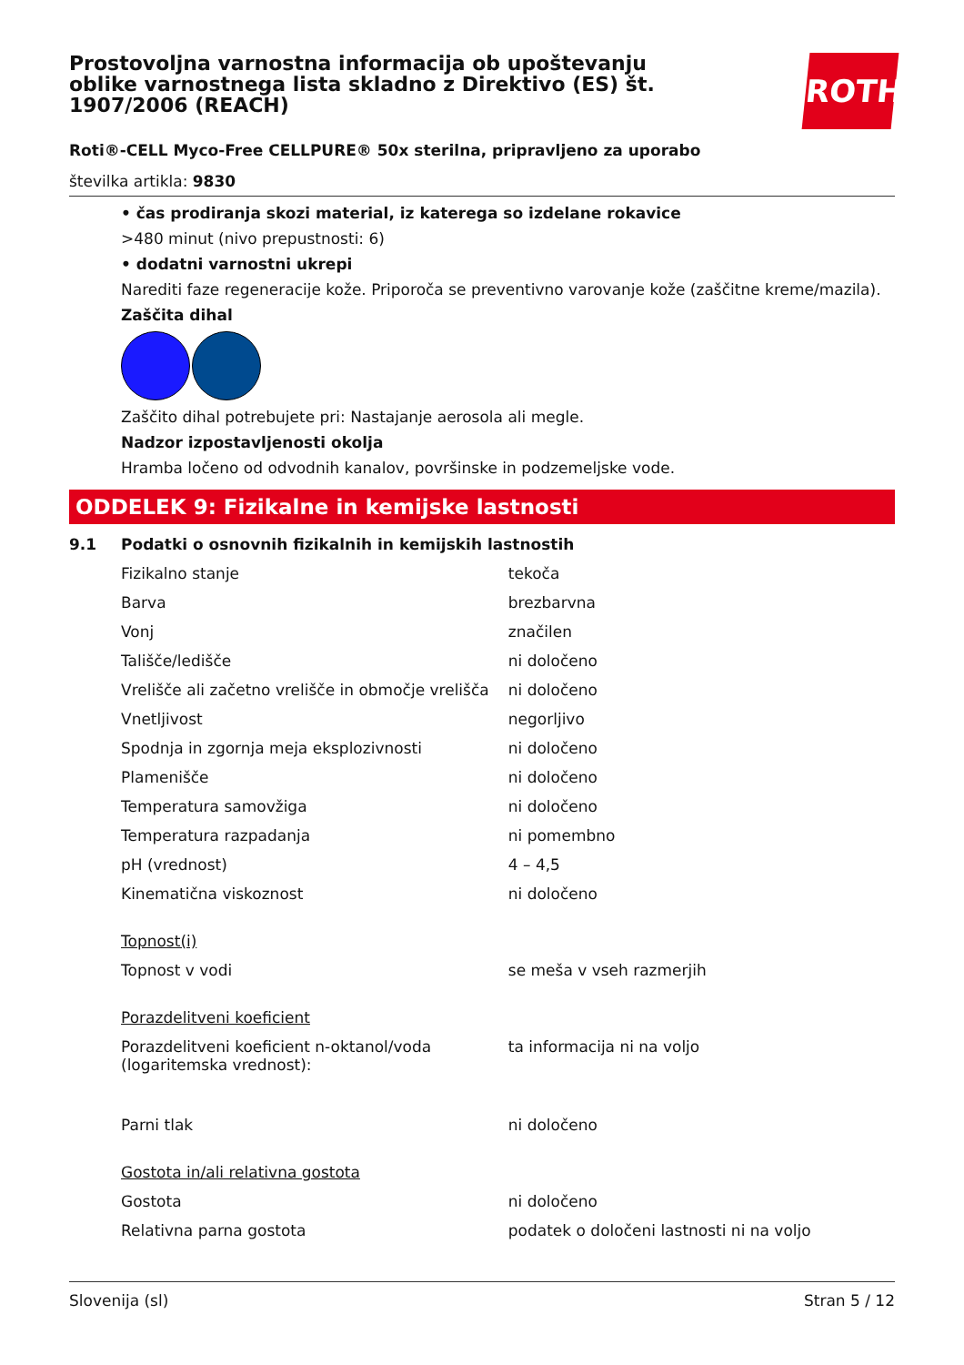ROTH
Prostovoljna varnostna informacija ob upoštevanju oblike varnostnega lista skladno z Direktivo (ES) št. 1907/2006 (REACH)
Roti®-CELL Myco-Free CELLPURE® 50x sterilna, pripravljeno za uporabo
številka artikla: 9830
• čas prodiranja skozi material, iz katerega so izdelane rokavice
>480 minut (nivo prepustnosti: 6)
• dodatni varnostni ukrepi
Narediti faze regeneracije kože. Priporoča se preventivno varovanje kože (zaščitne kreme/mazila).
Zaščita dihal
Zaščito dihal potrebujete pri: Nastajanje aerosola ali megle.
Nadzor izpostavljenosti okolja
Hramba ločeno od odvodnih kanalov, površinske in podzemeljske vode.
ODDELEK 9: Fizikalne in kemijske lastnosti
9.1 Podatki o osnovnih fizikalnih in kemijskih lastnostih
| Fizikalno stanje | tekoča |
| Barva | brezbarvna |
| Vonj | značilen |
| Tališče/ledišče | ni določeno |
| Vrelišče ali začetno vrelišče in območje vrelišča | ni določeno |
| Vnetljivost | negorljivo |
| Spodnja in zgornja meja eksplozivnosti | ni določeno |
| Plamenišče | ni določeno |
| Temperatura samovžiga | ni določeno |
| Temperatura razpadanja | ni pomembno |
| pH (vrednost) | 4 – 4,5 |
| Kinematična viskoznost | ni določeno |
| Topnost(i) | |
| Topnost v vodi | se meša v vseh razmerjih |
| Porazdelitveni koeficient | |
| Porazdelitveni koeficient n-oktanol/voda (logaritemska vrednost): | ta informacija ni na voljo |
| Parni tlak | ni določeno |
| Gostota in/ali relativna gostota | |
| Gostota | ni določeno |
| Relativna parna gostota | podatek o določeni lastnosti ni na voljo |
Slovenija (sl) Stran 5 / 12